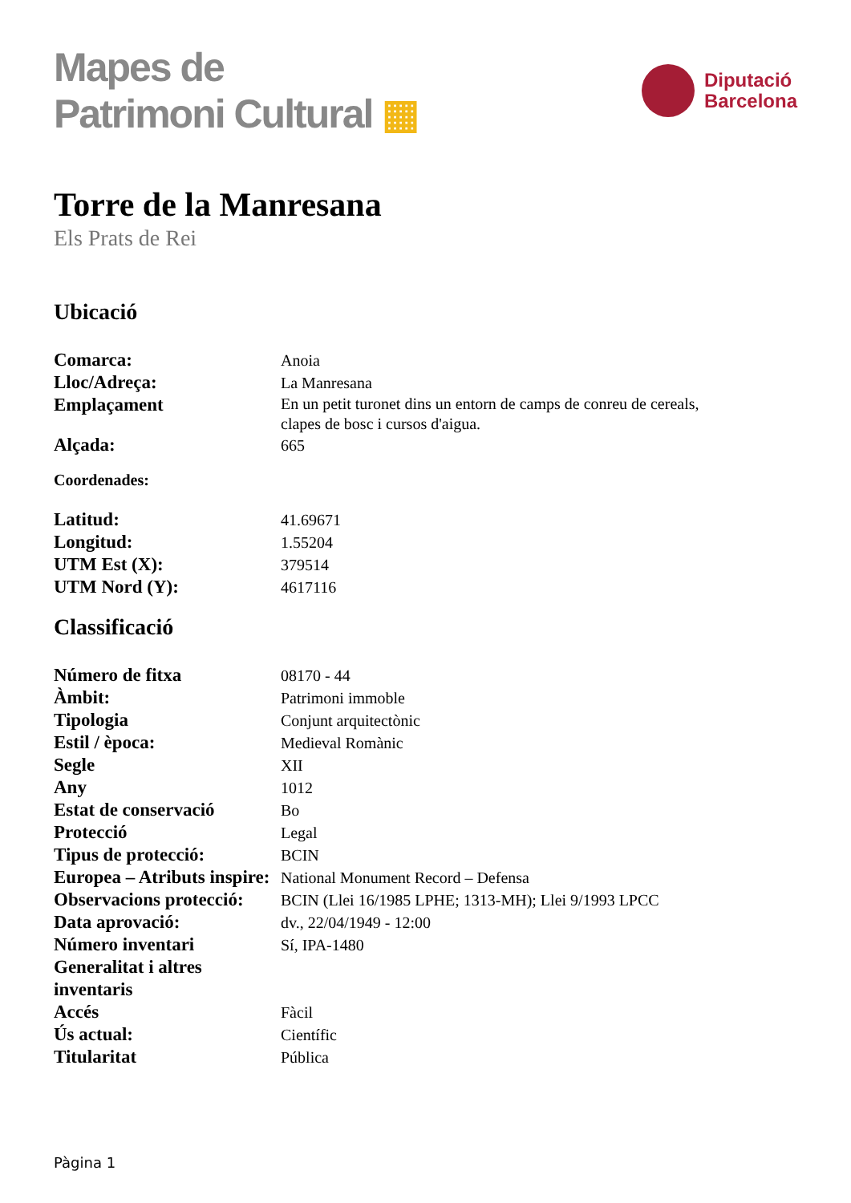Mapes de
Patrimoni Cultural ▦
Diputació
Barcelona
Torre de la Manresana
Els Prats de Rei
Ubicació
| Comarca: | Anoia |
| Lloc/Adreça: | La Manresana |
| Emplaçament | En un petit turonet dins un entorn de camps de conreu de cereals, clapes de bosc i cursos d'aigua. |
| Alçada: | 665 |
Coordenades:
| Latitud: | 41.69671 |
| Longitud: | 1.55204 |
| UTM Est (X): | 379514 |
| UTM Nord (Y): | 4617116 |
Classificació
| Número de fitxa | 08170 - 44 |
| Àmbit: | Patrimoni immoble |
| Tipologia | Conjunt arquitectònic |
| Estil / època: | Medieval Romànic |
| Segle | XII |
| Any | 1012 |
| Estat de conservació | Bo |
| Protecció | Legal |
| Tipus de protecció: | BCIN |
| Europea – Atributs inspire: | National Monument Record – Defensa |
| Observacions protecció: | BCIN (Llei 16/1985 LPHE; 1313-MH); Llei 9/1993 LPCC |
| Data aprovació: | dv., 22/04/1949 - 12:00 |
| Número inventari Generalitat i altres inventaris | Sí, IPA-1480 |
| Accés | Fàcil |
| Ús actual: | Científic |
| Titularitat | Pública |
Pàgina 1